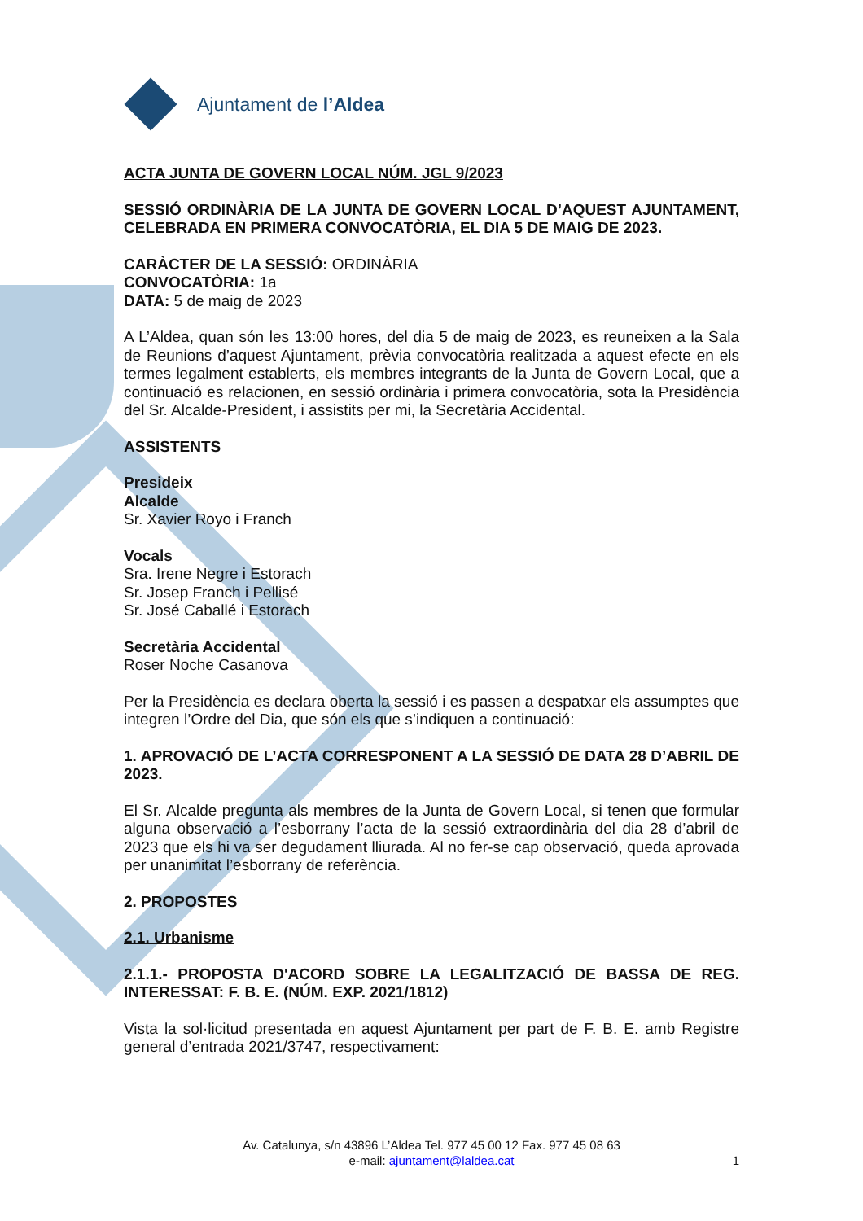Ajuntament de l’Aldea
ACTA JUNTA DE GOVERN LOCAL NÚM. JGL 9/2023
SESSIÓ ORDINÀRIA DE LA JUNTA DE GOVERN LOCAL D’AQUEST AJUNTAMENT, CELEBRADA EN PRIMERA CONVOCATÒRIA, EL DIA 5 DE MAIG DE 2023.
CARÀCTER DE LA SESSIÓ: ORDINÀRIA
CONVOCATÒRIA: 1a
DATA: 5 de maig de 2023
A L’Aldea, quan són les 13:00 hores, del dia 5 de maig de 2023, es reuneixen a la Sala de Reunions d’aquest Ajuntament, prèvia convocatòria realitzada a aquest efecte en els termes legalment establerts, els membres integrants de la Junta de Govern Local, que a continuació es relacionen, en sessió ordinària i primera convocatòria, sota la Presidència del Sr. Alcalde-President, i assistits per mi, la Secretària Accidental.
ASSISTENTS
Presideix
Alcalde
Sr. Xavier Royo i Franch
Vocals
Sra. Irene Negre i Estorach
Sr. Josep Franch i Pellisé
Sr. José Caballé i Estorach
Secretària Accidental
Roser Noche Casanova
Per la Presidència es declara oberta la sessió i es passen a despatxar els assumptes que integren l’Ordre del Dia, que són els que s’indiquen a continuació:
1. APROVACIÓ DE L’ACTA CORRESPONENT A LA SESSIÓ DE DATA 28 D’ABRIL DE 2023.
El Sr. Alcalde pregunta als membres de la Junta de Govern Local, si tenen que formular alguna observació a l’esborrany l’acta de la sessió extraordinària del dia 28 d’abril de 2023 que els hi va ser degudament lliurada. Al no fer-se cap observació, queda aprovada per unanimitat l’esborrany de referència.
2. PROPOSTES
2.1. Urbanisme
2.1.1.- PROPOSTA D'ACORD SOBRE LA LEGALITZACIÓ DE BASSA DE REG. INTERESSAT: F. B. E. (NÚM. EXP. 2021/1812)
Vista la sol·licitud presentada en aquest Ajuntament per part de F. B. E. amb Registre general d’entrada 2021/3747, respectivament:
Av. Catalunya, s/n 43896 L’Aldea Tel. 977 45 00 12 Fax. 977 45 08 63
e-mail: ajuntament@laldea.cat
1